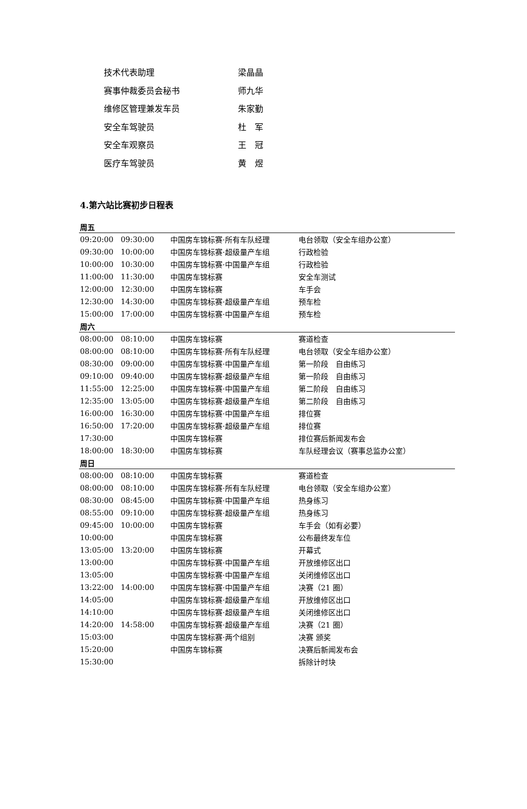技术代表助理 梁晶晶
赛事仲裁委员会秘书 师九华
维修区管理兼发车员 朱家勤
安全车驾驶员 杜　军
安全车观察员 王　冠
医疗车驾驶员 黄　煜
4.第六站比赛初步日程表
| 周五 | | | |
| --- | --- | --- | --- |
| 09:20:00 | 09:30:00 | 中国房车锦标赛·所有车队经理 | 电台领取（安全车组办公室） |
| 09:30:00 | 10:00:00 | 中国房车锦标赛·超级量产车组 | 行政检验 |
| 10:00:00 | 10:30:00 | 中国房车锦标赛·中国量产车组 | 行政检验 |
| 11:00:00 | 11:30:00 | 中国房车锦标赛 | 安全车测试 |
| 12:00:00 | 12:30:00 | 中国房车锦标赛 | 车手会 |
| 12:30:00 | 14:30:00 | 中国房车锦标赛·超级量产车组 | 预车检 |
| 15:00:00 | 17:00:00 | 中国房车锦标赛·中国量产车组 | 预车检 |
| 周六 | | | |
| 08:00:00 | 08:10:00 | 中国房车锦标赛 | 赛道检查 |
| 08:00:00 | 08:10:00 | 中国房车锦标赛·所有车队经理 | 电台领取（安全车组办公室） |
| 08:30:00 | 09:00:00 | 中国房车锦标赛·中国量产车组 | 第一阶段 自由练习 |
| 09:10:00 | 09:40:00 | 中国房车锦标赛·超级量产车组 | 第一阶段 自由练习 |
| 11:55:00 | 12:25:00 | 中国房车锦标赛·中国量产车组 | 第二阶段 自由练习 |
| 12:35:00 | 13:05:00 | 中国房车锦标赛·超级量产车组 | 第二阶段 自由练习 |
| 16:00:00 | 16:30:00 | 中国房车锦标赛·中国量产车组 | 排位赛 |
| 16:50:00 | 17:20:00 | 中国房车锦标赛·超级量产车组 | 排位赛 |
| 17:30:00 | | 中国房车锦标赛 | 排位赛后新闻发布会 |
| 18:00:00 | 18:30:00 | 中国房车锦标赛 | 车队经理会议（赛事总监办公室） |
| 周日 | | | |
| 08:00:00 | 08:10:00 | 中国房车锦标赛 | 赛道检查 |
| 08:00:00 | 08:10:00 | 中国房车锦标赛·所有车队经理 | 电台领取（安全车组办公室） |
| 08:30:00 | 08:45:00 | 中国房车锦标赛·中国量产车组 | 热身练习 |
| 08:55:00 | 09:10:00 | 中国房车锦标赛·超级量产车组 | 热身练习 |
| 09:45:00 | 10:00:00 | 中国房车锦标赛 | 车手会（如有必要） |
| 10:00:00 | | 中国房车锦标赛 | 公布最终发车位 |
| 13:05:00 | 13:20:00 | 中国房车锦标赛 | 开幕式 |
| 13:00:00 | | 中国房车锦标赛·中国量产车组 | 开放维修区出口 |
| 13:05:00 | | 中国房车锦标赛·中国量产车组 | 关闭维修区出口 |
| 13:22:00 | 14:00:00 | 中国房车锦标赛·中国量产车组 | 决赛（21 圈） |
| 14:05:00 | | 中国房车锦标赛·超级量产车组 | 开放维修区出口 |
| 14:10:00 | | 中国房车锦标赛·超级量产车组 | 关闭维修区出口 |
| 14:20:00 | 14:58:00 | 中国房车锦标赛·超级量产车组 | 决赛（21 圈） |
| 15:03:00 | | 中国房车锦标赛·两个组别 | 决赛 颁奖 |
| 15:20:00 | | 中国房车锦标赛 | 决赛后新闻发布会 |
| 15:30:00 | | | 拆除计时块 |